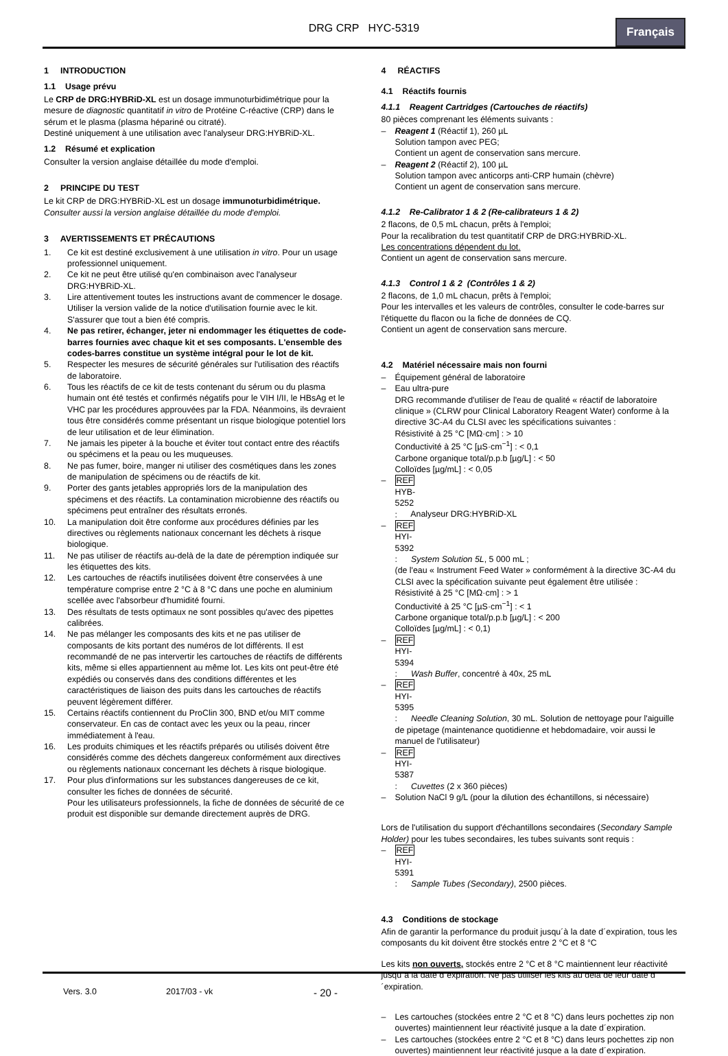DRG CRP HYC-5319
Français
1 INTRODUCTION
1.1 Usage prévu
Le CRP de DRG:HYBRiD-XL est un dosage immunoturbidimétrique pour la mesure de diagnostic quantitatif in vitro de Protéine C-réactive (CRP) dans le sérum et le plasma (plasma hépariné ou citraté).
Destiné uniquement à une utilisation avec l'analyseur DRG:HYBRiD-XL.
1.2 Résumé et explication
Consulter la version anglaise détaillée du mode d'emploi.
2 PRINCIPE DU TEST
Le kit CRP de DRG:HYBRiD-XL est un dosage immunoturbidimétrique.
Consulter aussi la version anglaise détaillée du mode d'emploi.
3 AVERTISSEMENTS ET PRÉCAUTIONS
1. Ce kit est destiné exclusivement à une utilisation in vitro. Pour un usage professionnel uniquement.
2. Ce kit ne peut être utilisé qu'en combinaison avec l'analyseur DRG:HYBRiD-XL.
3. Lire attentivement toutes les instructions avant de commencer le dosage. Utiliser la version valide de la notice d'utilisation fournie avec le kit. S'assurer que tout a bien été compris.
4. Ne pas retirer, échanger, jeter ni endommager les étiquettes de code-barres fournies avec chaque kit et ses composants. L'ensemble des codes-barres constitue un système intégral pour le lot de kit.
5. Respecter les mesures de sécurité générales sur l'utilisation des réactifs de laboratoire.
6. Tous les réactifs de ce kit de tests contenant du sérum ou du plasma humain ont été testés et confirmés négatifs pour le VIH I/II, le HBsAg et le VHC par les procédures approuvées par la FDA. Néanmoins, ils devraient tous être considérés comme présentant un risque biologique potentiel lors de leur utilisation et de leur élimination.
7. Ne jamais les pipeter à la bouche et éviter tout contact entre des réactifs ou spécimens et la peau ou les muqueuses.
8. Ne pas fumer, boire, manger ni utiliser des cosmétiques dans les zones de manipulation de spécimens ou de réactifs de kit.
9. Porter des gants jetables appropriés lors de la manipulation des spécimens et des réactifs. La contamination microbienne des réactifs ou spécimens peut entraîner des résultats erronés.
10. La manipulation doit être conforme aux procédures définies par les directives ou règlements nationaux concernant les déchets à risque biologique.
11. Ne pas utiliser de réactifs au-delà de la date de péremption indiquée sur les étiquettes des kits.
12. Les cartouches de réactifs inutilisées doivent être conservées à une température comprise entre 2 °C à 8 °C dans une poche en aluminium scellée avec l'absorbeur d'humidité fourni.
13. Des résultats de tests optimaux ne sont possibles qu'avec des pipettes calibrées.
14. Ne pas mélanger les composants des kits et ne pas utiliser de composants de kits portant des numéros de lot différents. Il est recommandé de ne pas intervertir les cartouches de réactifs de différents kits, même si elles appartiennent au même lot. Les kits ont peut-être été expédiés ou conservés dans des conditions différentes et les caractéristiques de liaison des puits dans les cartouches de réactifs peuvent légèrement différer.
15. Certains réactifs contiennent du ProClin 300, BND et/ou MIT comme conservateur. En cas de contact avec les yeux ou la peau, rincer immédiatement à l'eau.
16. Les produits chimiques et les réactifs préparés ou utilisés doivent être considérés comme des déchets dangereux conformément aux directives ou règlements nationaux concernant les déchets à risque biologique.
17. Pour plus d'informations sur les substances dangereuses de ce kit, consulter les fiches de données de sécurité.
Pour les utilisateurs professionnels, la fiche de données de sécurité de ce produit est disponible sur demande directement auprès de DRG.
4 RÉACTIFS
4.1 Réactifs fournis
4.1.1 Reagent Cartridges (Cartouches de réactifs)
80 pièces comprenant les éléments suivants :
– Reagent 1 (Réactif 1), 260 µL
Solution tampon avec PEG;
Contient un agent de conservation sans mercure.
– Reagent 2 (Réactif 2), 100 µL
Solution tampon avec anticorps anti-CRP humain (chèvre)
Contient un agent de conservation sans mercure.
4.1.2 Re-Calibrator 1 & 2 (Re-calibrateurs 1 & 2)
2 flacons, de 0,5 mL chacun, prêts à l'emploi;
Pour la recalibration du test quantitatif CRP de DRG:HYBRiD-XL.
Les concentrations dépendent du lot.
Contient un agent de conservation sans mercure.
4.1.3 Control 1 & 2 (Contrôles 1 & 2)
2 flacons, de 1,0 mL chacun, prêts à l'emploi;
Pour les intervalles et les valeurs de contrôles, consulter le code-barres sur l'étiquette du flacon ou la fiche de données de CQ.
Contient un agent de conservation sans mercure.
4.2 Matériel nécessaire mais non fourni
– Équipement général de laboratoire
– Eau ultra-pure
DRG recommande d'utiliser de l'eau de qualité « réactif de laboratoire clinique » (CLRW pour Clinical Laboratory Reagent Water) conforme à la directive 3C-A4 du CLSI avec les spécifications suivantes :
Résistivité à 25 °C [MΩ·cm] : > 10
Conductivité à 25 °C [µS·cm<sup>−1</sup>] : < 0,1
Carbone organique total/p.p.b [µg/L] : < 50
Colloïdes [µg/mL] : < 0,05
– REF HYB-5252 : Analyseur DRG:HYBRiD-XL
– REF HYI-5392 : System Solution 5L, 5 000 mL ;
(de l'eau « Instrument Feed Water » conformément à la directive 3C-A4 du CLSI avec la spécification suivante peut également être utilisée :
Résistivité à 25 °C [MΩ·cm] : > 1
Conductivité à 25 °C [µS·cm<sup>−1</sup>] : < 1
Carbone organique total/p.p.b [µg/L] : < 200
Colloïdes [µg/mL] : < 0,1)
– REF HYI-5394 : Wash Buffer, concentré à 40x, 25 mL
– REF HYI-5395 : Needle Cleaning Solution, 30 mL. Solution de nettoyage pour l'aiguille de pipetage (maintenance quotidienne et hebdomadaire, voir aussi le manuel de l'utilisateur)
– REF HYI-5387 : Cuvettes (2 x 360 pièces)
– Solution NaCl 9 g/L (pour la dilution des échantillons, si nécessaire)
Lors de l'utilisation du support d'échantillons secondaires (Secondary Sample Holder) pour les tubes secondaires, les tubes suivants sont requis :
– REF HYI-5391 : Sample Tubes (Secondary), 2500 pièces.
4.3 Conditions de stockage
Afin de garantir la performance du produit jusqu´à la date d´expiration, tous les composants du kit doivent être stockés entre 2 °C et 8 °C
Les kits non ouverts, stockés entre 2 °C et 8 °C maintiennent leur réactivité jusqu´à la date d´expiration. Ne pas utiliser les kits au delà de leur date d´expiration.
– Les cartouches (stockées entre 2 °C et 8 °C) dans leurs pochettes zip non ouvertes) maintiennent leur réactivité jusque a la date d´expiration.
– Les cartouches (stockées entre 2 °C et 8 °C) dans leurs pochettes zip non ouvertes) maintiennent leur réactivité jusque a la date d´expiration.
Vers. 3.0 2017/03 - vk - 20 -